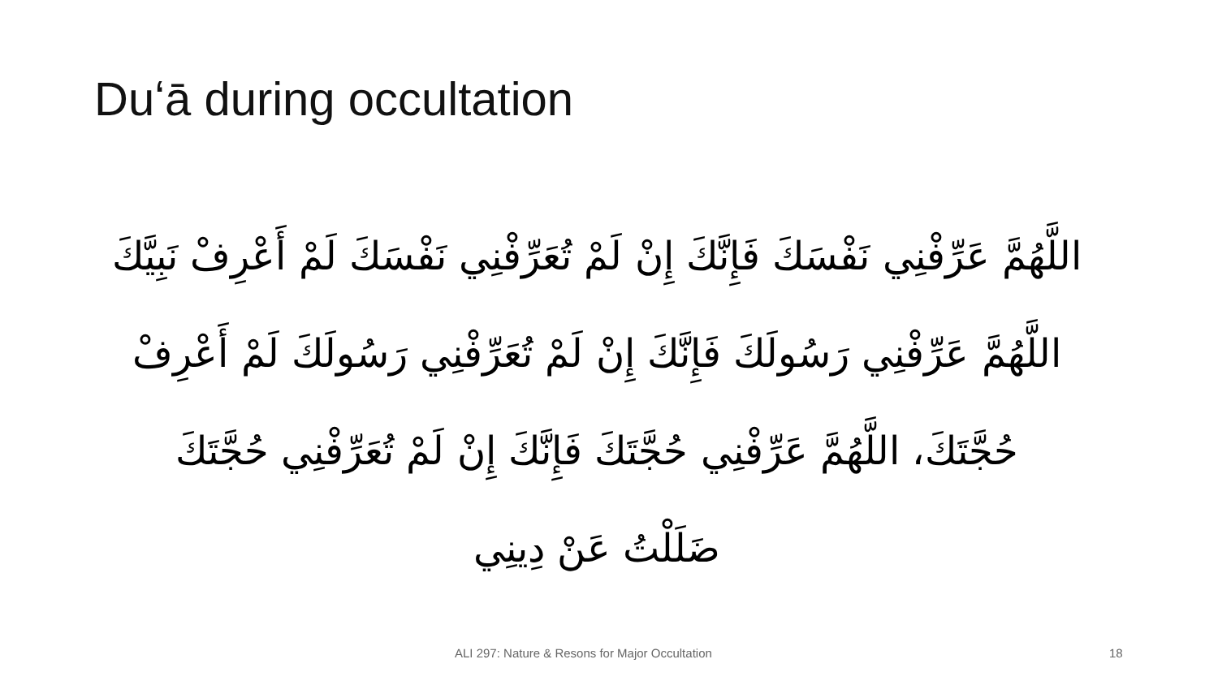Duʻā during occultation
اللَّهُمَّ عَرِّفْنِي نَفْسَكَ فَإِنَّكَ إِنْ لَمْ تُعَرِّفْنِي نَفْسَكَ لَمْ أَعْرِفْ نَبِيَّكَ
اللَّهُمَّ عَرِّفْنِي رَسُولَكَ فَإِنَّكَ إِنْ لَمْ تُعَرِّفْنِي رَسُولَكَ لَمْ أَعْرِفْ
حُجَّتَكَ، اللَّهُمَّ عَرِّفْنِي حُجَّتَكَ فَإِنَّكَ إِنْ لَمْ تُعَرِّفْنِي حُجَّتَكَ
ضَلَلْتُ عَنْ دِينِي
ALI 297: Nature & Resons for Major Occultation 18